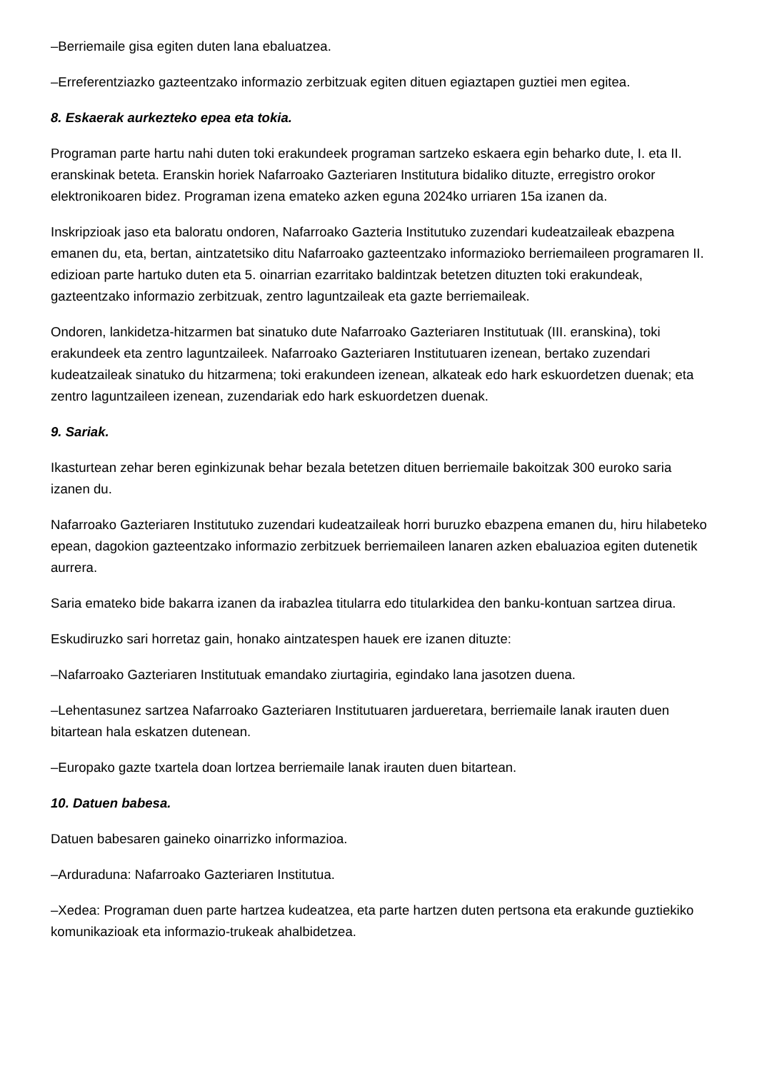–Berriemaile gisa egiten duten lana ebaluatzea.
–Erreferentziazko gazteentzako informazio zerbitzuak egiten dituen egiaztapen guztiei men egitea.
8. Eskaerak aurkezteko epea eta tokia.
Programan parte hartu nahi duten toki erakundeek programan sartzeko eskaera egin beharko dute, I. eta II. eranskinak beteta. Eranskin horiek Nafarroako Gazteriaren Institutura bidaliko dituzte, erregistro orokor elektronikoaren bidez. Programan izena emateko azken eguna 2024ko urriaren 15a izanen da.
Inskripzioak jaso eta baloratu ondoren, Nafarroako Gazteria Institutuko zuzendari kudeatzaileak ebazpena emanen du, eta, bertan, aintzatetsiko ditu Nafarroako gazteentzako informazioko berriemaileen programaren II. edizioan parte hartuko duten eta 5. oinarrian ezarritako baldintzak betetzen dituzten toki erakundeak, gazteentzako informazio zerbitzuak, zentro laguntzaileak eta gazte berriemaileak.
Ondoren, lankidetza-hitzarmen bat sinatuko dute Nafarroako Gazteriaren Institutuak (III. eranskina), toki erakundeek eta zentro laguntzaileek. Nafarroako Gazteriaren Institutuaren izenean, bertako zuzendari kudeatzaileak sinatuko du hitzarmena; toki erakundeen izenean, alkateak edo hark eskuordetzen duenak; eta zentro laguntzaileen izenean, zuzendariak edo hark eskuordetzen duenak.
9. Sariak.
Ikasturtean zehar beren eginkizunak behar bezala betetzen dituen berriemaile bakoitzak 300 euroko saria izanen du.
Nafarroako Gazteriaren Institutuko zuzendari kudeatzaileak horri buruzko ebazpena emanen du, hiru hilabeteko epean, dagokion gazteentzako informazio zerbitzuek berriemaileen lanaren azken ebaluazioa egiten dutenetik aurrera.
Saria emateko bide bakarra izanen da irabazlea titularra edo titularkidea den banku-kontuan sartzea dirua.
Eskudiruzko sari horretaz gain, honako aintzatespen hauek ere izanen dituzte:
–Nafarroako Gazteriaren Institutuak emandako ziurtagiria, egindako lana jasotzen duena.
–Lehentasunez sartzea Nafarroako Gazteriaren Institutuaren jarduеretara, berriemaile lanak irauten duen bitartean hala eskatzen dutenean.
–Europako gazte txartela doan lortzea berriemaile lanak irauten duen bitartean.
10. Datuen babesa.
Datuen babesaren gaineko oinarrizko informazioa.
–Arduraduna: Nafarroako Gazteriaren Institutua.
–Xedea: Programan duen parte hartzea kudeatzea, eta parte hartzen duten pertsona eta erakunde guztiekiko komunikazioak eta informazio-trukeak ahalbidetzea.